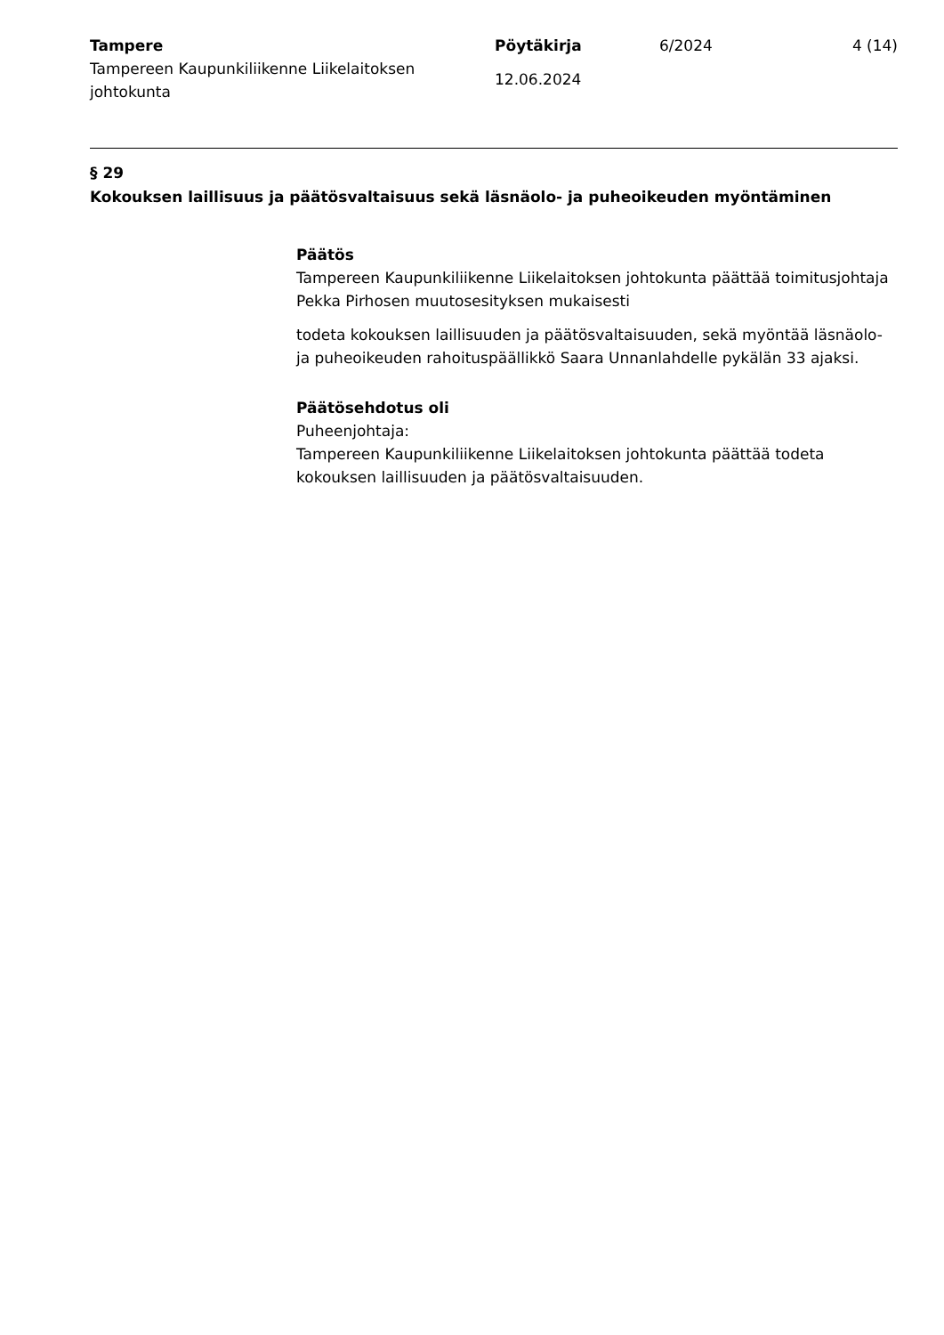Tampere
Tampereen Kaupunkiliikenne Liikelaitoksen johtokunta
Pöytäkirja
12.06.2024
6/2024 4 (14)
§ 29
Kokouksen laillisuus ja päätösvaltaisuus sekä läsnäolo- ja puheoikeuden myöntäminen
Päätös
Tampereen Kaupunkiliikenne Liikelaitoksen johtokunta päättää toimitusjohtaja Pekka Pirhosen muutosesityksen mukaisesti
todeta kokouksen laillisuuden ja päätösvaltaisuuden, sekä myöntää läsnäolo- ja puheoikeuden rahoituspäällikkö Saara Unnanlahdelle pykälän 33 ajaksi.
Päätösehdotus oli
Puheenjohtaja:
Tampereen Kaupunkiliikenne Liikelaitoksen johtokunta päättää todeta kokouksen laillisuuden ja päätösvaltaisuuden.